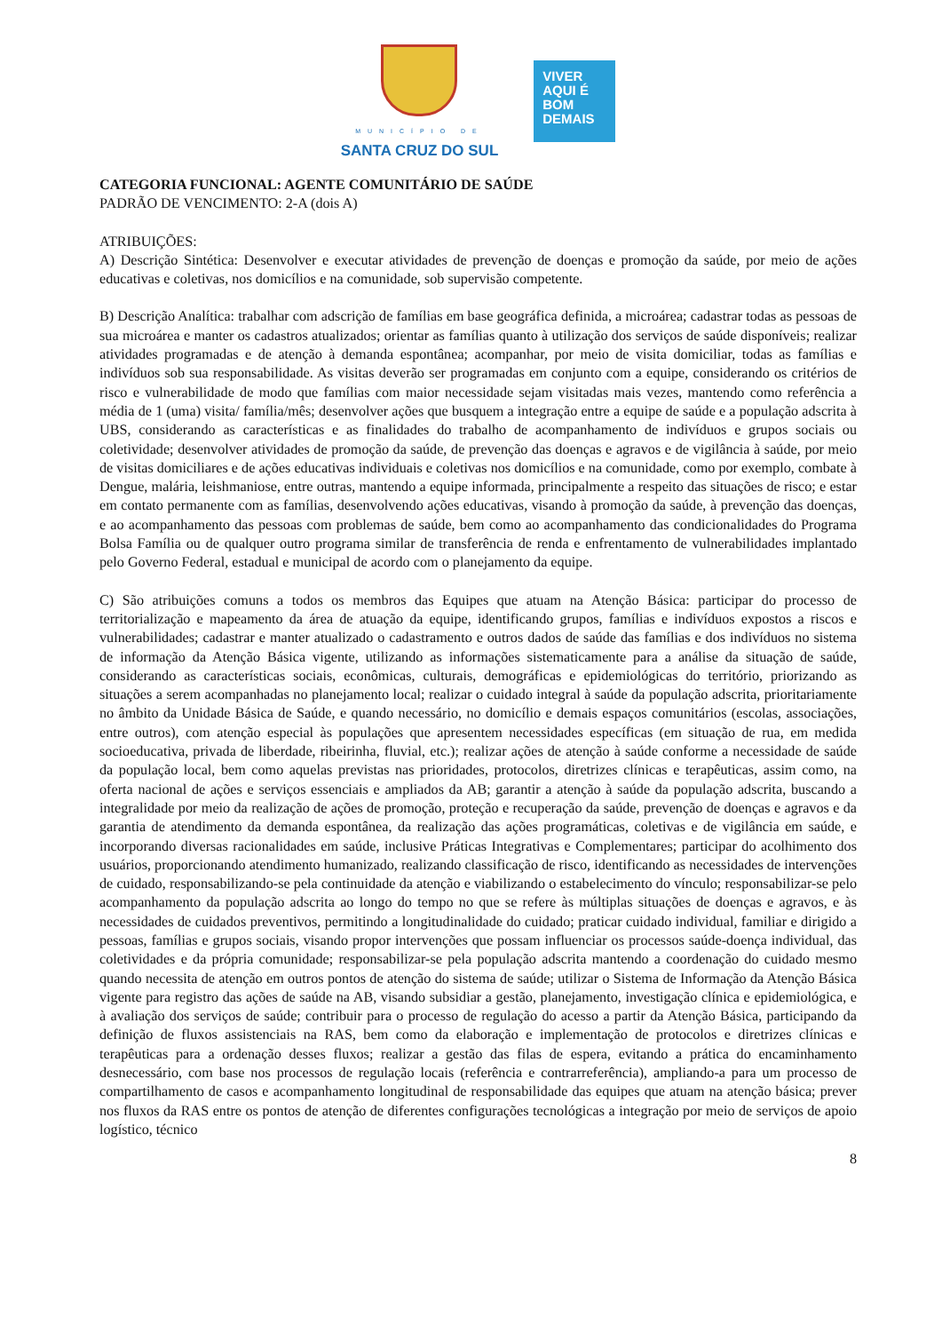MUNICÍPIO DE
SANTA CRUZ DO SUL
VIVER
AQUI É
BOM
DEMAIS
CATEGORIA FUNCIONAL: AGENTE COMUNITÁRIO DE SAÚDE
PADRÃO DE VENCIMENTO: 2-A (dois A)
ATRIBUIÇÕES:
A) Descrição Sintética: Desenvolver e executar atividades de prevenção de doenças e promoção da saúde, por meio de ações educativas e coletivas, nos domicílios e na comunidade, sob supervisão competente.
B) Descrição Analítica: trabalhar com adscrição de famílias em base geográfica definida, a microárea; cadastrar todas as pessoas de sua microárea e manter os cadastros atualizados; orientar as famílias quanto à utilização dos serviços de saúde disponíveis; realizar atividades programadas e de atenção à demanda espontânea; acompanhar, por meio de visita domiciliar, todas as famílias e indivíduos sob sua responsabilidade. As visitas deverão ser programadas em conjunto com a equipe, considerando os critérios de risco e vulnerabilidade de modo que famílias com maior necessidade sejam visitadas mais vezes, mantendo como referência a média de 1 (uma) visita/ família/mês; desenvolver ações que busquem a integração entre a equipe de saúde e a população adscrita à UBS, considerando as características e as finalidades do trabalho de acompanhamento de indivíduos e grupos sociais ou coletividade; desenvolver atividades de promoção da saúde, de prevenção das doenças e agravos e de vigilância à saúde, por meio de visitas domiciliares e de ações educativas individuais e coletivas nos domicílios e na comunidade, como por exemplo, combate à Dengue, malária, leishmaniose, entre outras, mantendo a equipe informada, principalmente a respeito das situações de risco; e estar em contato permanente com as famílias, desenvolvendo ações educativas, visando à promoção da saúde, à prevenção das doenças, e ao acompanhamento das pessoas com problemas de saúde, bem como ao acompanhamento das condicionalidades do Programa Bolsa Família ou de qualquer outro programa similar de transferência de renda e enfrentamento de vulnerabilidades implantado pelo Governo Federal, estadual e municipal de acordo com o planejamento da equipe.
C) São atribuições comuns a todos os membros das Equipes que atuam na Atenção Básica: participar do processo de territorialização e mapeamento da área de atuação da equipe, identificando grupos, famílias e indivíduos expostos a riscos e vulnerabilidades; cadastrar e manter atualizado o cadastramento e outros dados de saúde das famílias e dos indivíduos no sistema de informação da Atenção Básica vigente, utilizando as informações sistematicamente para a análise da situação de saúde, considerando as características sociais, econômicas, culturais, demográficas e epidemiológicas do território, priorizando as situações a serem acompanhadas no planejamento local; realizar o cuidado integral à saúde da população adscrita, prioritariamente no âmbito da Unidade Básica de Saúde, e quando necessário, no domicílio e demais espaços comunitários (escolas, associações, entre outros), com atenção especial às populações que apresentem necessidades específicas (em situação de rua, em medida socioeducativa, privada de liberdade, ribeirinha, fluvial, etc.); realizar ações de atenção à saúde conforme a necessidade de saúde da população local, bem como aquelas previstas nas prioridades, protocolos, diretrizes clínicas e terapêuticas, assim como, na oferta nacional de ações e serviços essenciais e ampliados da AB; garantir a atenção à saúde da população adscrita, buscando a integralidade por meio da realização de ações de promoção, proteção e recuperação da saúde, prevenção de doenças e agravos e da garantia de atendimento da demanda espontânea, da realização das ações programáticas, coletivas e de vigilância em saúde, e incorporando diversas racionalidades em saúde, inclusive Práticas Integrativas e Complementares; participar do acolhimento dos usuários, proporcionando atendimento humanizado, realizando classificação de risco, identificando as necessidades de intervenções de cuidado, responsabilizando-se pela continuidade da atenção e viabilizando o estabelecimento do vínculo; responsabilizar-se pelo acompanhamento da população adscrita ao longo do tempo no que se refere às múltiplas situações de doenças e agravos, e às necessidades de cuidados preventivos, permitindo a longitudinalidade do cuidado; praticar cuidado individual, familiar e dirigido a pessoas, famílias e grupos sociais, visando propor intervenções que possam influenciar os processos saúde-doença individual, das coletividades e da própria comunidade; responsabilizar-se pela população adscrita mantendo a coordenação do cuidado mesmo quando necessita de atenção em outros pontos de atenção do sistema de saúde; utilizar o Sistema de Informação da Atenção Básica vigente para registro das ações de saúde na AB, visando subsidiar a gestão, planejamento, investigação clínica e epidemiológica, e à avaliação dos serviços de saúde; contribuir para o processo de regulação do acesso a partir da Atenção Básica, participando da definição de fluxos assistenciais na RAS, bem como da elaboração e implementação de protocolos e diretrizes clínicas e terapêuticas para a ordenação desses fluxos; realizar a gestão das filas de espera, evitando a prática do encaminhamento desnecessário, com base nos processos de regulação locais (referência e contrarreferência), ampliando-a para um processo de compartilhamento de casos e acompanhamento longitudinal de responsabilidade das equipes que atuam na atenção básica; prever nos fluxos da RAS entre os pontos de atenção de diferentes configurações tecnológicas a integração por meio de serviços de apoio logístico, técnico
8